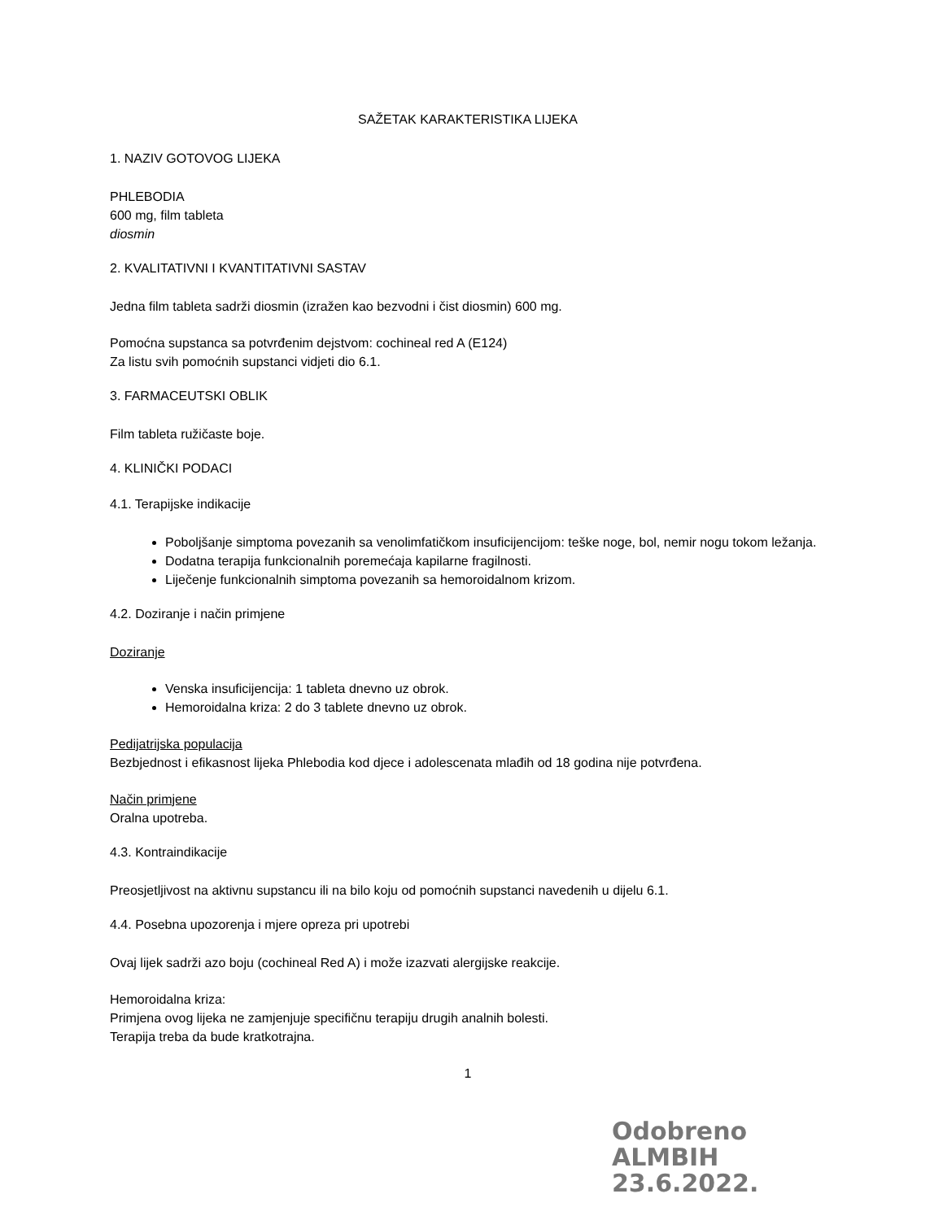SAŽETAK KARAKTERISTIKA LIJEKA
1. NAZIV GOTOVOG LIJEKA
PHLEBODIA
600 mg, film tableta
diosmin
2. KVALITATIVNI I KVANTITATIVNI SASTAV
Jedna film tableta sadrži diosmin (izražen kao bezvodni i čist diosmin) 600 mg.
Pomoćna supstanca sa potvrđenim dejstvom: cochineal red A (E124)
Za listu svih pomoćnih supstanci vidjeti dio 6.1.
3. FARMACEUTSKI OBLIK
Film tableta ružičaste boje.
4. KLINIČKI PODACI
4.1. Terapijske indikacije
Poboljšanje simptoma povezanih sa venolimfatičkom insuficijencijom: teške noge, bol, nemir nogu tokom ležanja.
Dodatna terapija funkcionalnih poremećaja kapilarne fragilnosti.
Liječenje funkcionalnih simptoma povezanih sa hemoroidalnom krizom.
4.2. Doziranje i način primjene
Doziranje
Venska insuficijencija: 1 tableta dnevno uz obrok.
Hemoroidalna kriza: 2 do 3 tablete dnevno uz obrok.
Pedijatrijska populacija
Bezbjednost i efikasnost lijeka Phlebodia kod djece i adolescenata mlađih od 18 godina nije potvrđena.
Način primjene
Oralna upotreba.
4.3. Kontraindikacije
Preosjetljivost na aktivnu supstancu ili na bilo koju od pomoćnih supstanci navedenih u dijelu 6.1.
4.4. Posebna upozorenja i mjere opreza pri upotrebi
Ovaj lijek sadrži azo boju (cochineal Red A) i može izazvati alergijske reakcije.
Hemoroidalna kriza:
Primjena ovog lijeka ne zamjenjuje specifičnu terapiju drugih analnih bolesti.
Terapija treba da bude kratkotrajna.
1
Odobreno
ALMBIH
23.6.2022.